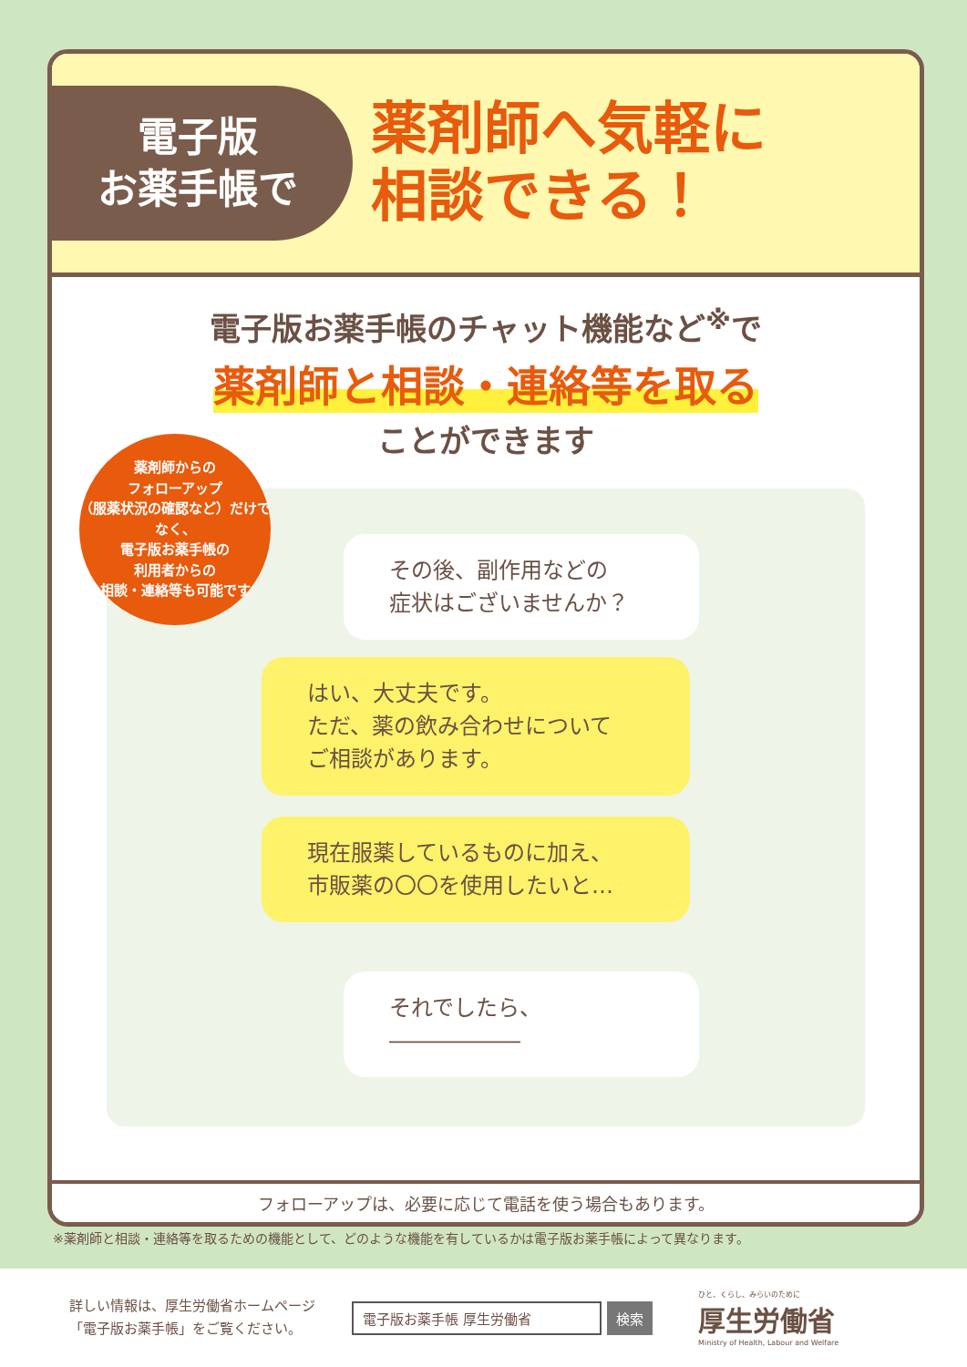電子版
お薬手帳で
薬剤師へ気軽に
相談できる！
電子版お薬手帳のチャット機能など<sup>※</sup>で
薬剤師と相談・連絡等を取る
ことができます
薬剤師からの
フォローアップ
（服薬状況の確認など）だけでなく、
電子版お薬手帳の
利用者からの
相談・連絡等も可能です
その後、副作用などの
症状はございませんか？
はい、大丈夫です。
ただ、薬の飲み合わせについて
ご相談があります。
現在服薬しているものに加え、
市販薬の〇〇を使用したいと…
それでしたら、――――――
フォローアップは、必要に応じて電話を使う場合もあります。
※薬剤師と相談・連絡等を取るための機能として、どのような機能を有しているかは電子版お薬手帳によって異なります。
詳しい情報は、厚生労働省ホームページ
「電子版お薬手帳」をご覧ください。
電子版お薬手帳 厚生労働省 検索
ひと、くらし、みらいのために
厚生労働省
Ministry of Health, Labour and Welfare